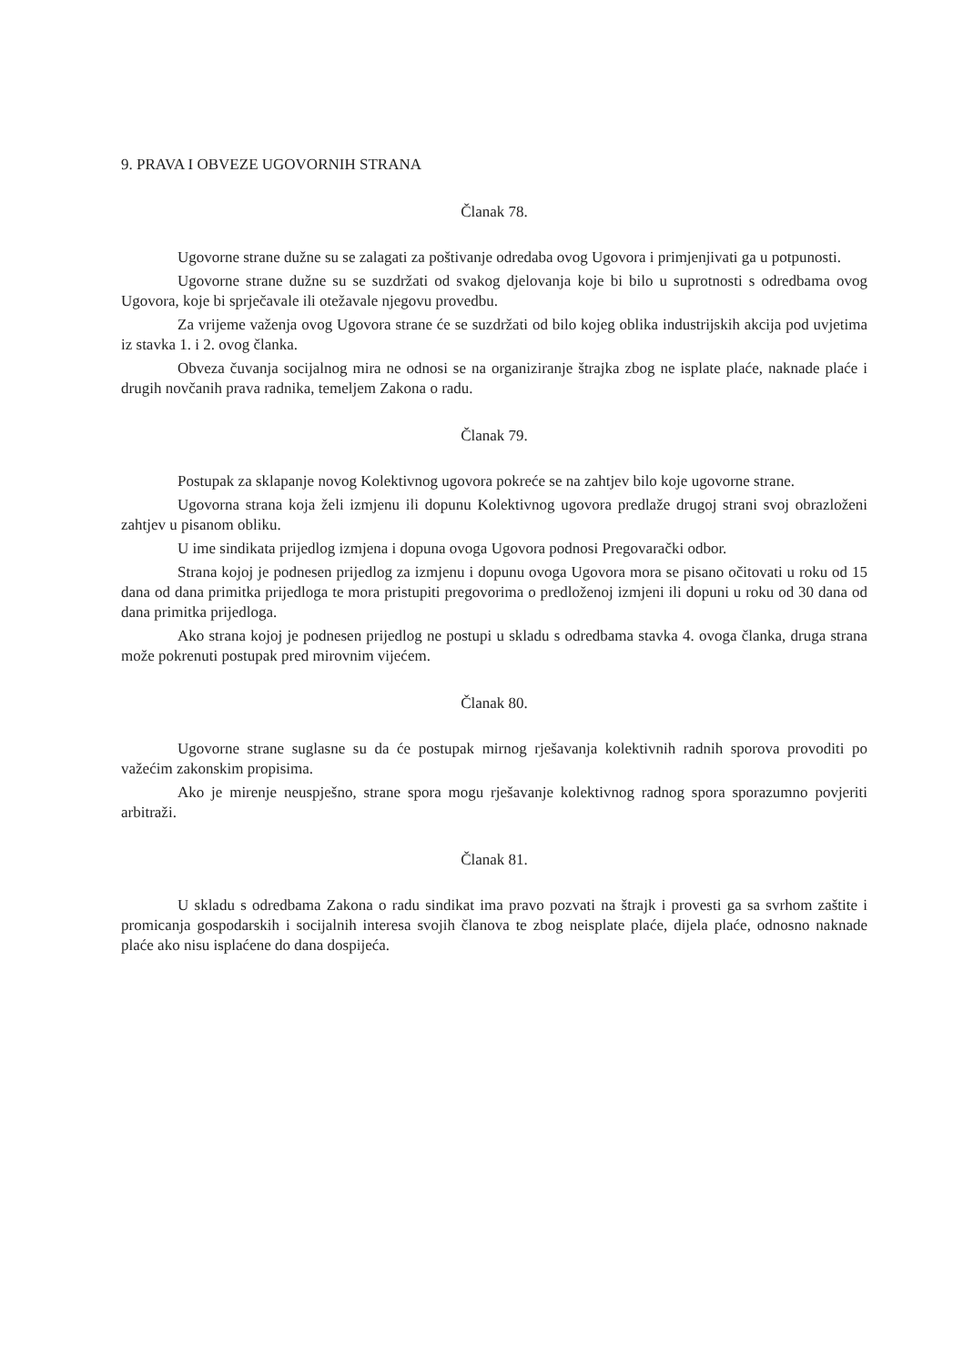9. PRAVA I OBVEZE UGOVORNIH STRANA
Članak 78.
Ugovorne strane dužne su se zalagati za poštivanje odredaba ovog Ugovora i primjenjivati ga u potpunosti.
Ugovorne strane dužne su se suzdržati od svakog djelovanja koje bi bilo u suprotnosti s odredbama ovog Ugovora, koje bi sprječavale ili otežavale njegovu provedbu.
Za vrijeme važenja ovog Ugovora strane će se suzdržati od bilo kojeg oblika industrijskih akcija pod uvjetima iz stavka 1. i 2. ovog članka.
Obveza čuvanja socijalnog mira ne odnosi se na organiziranje štrajka zbog ne isplate plaće, naknade plaće i drugih novčanih prava radnika, temeljem Zakona o radu.
Članak 79.
Postupak za sklapanje novog Kolektivnog ugovora pokreće se na zahtjev bilo koje ugovorne strane.
Ugovorna strana koja želi izmjenu ili dopunu Kolektivnog ugovora predlaže drugoj strani svoj obrazloženi zahtjev u pisanom obliku.
U ime sindikata prijedlog izmjena i dopuna ovoga Ugovora podnosi Pregovarački odbor.
Strana kojoj je podnesen prijedlog za izmjenu i dopunu ovoga Ugovora mora se pisano očitovati u roku od 15 dana od dana primitka prijedloga te mora pristupiti pregovorima o predloženoj izmjeni ili dopuni u roku od 30 dana od dana primitka prijedloga.
Ako strana kojoj je podnesen prijedlog ne postupi u skladu s odredbama stavka 4. ovoga članka, druga strana može pokrenuti postupak pred mirovnim vijećem.
Članak 80.
Ugovorne strane suglasne su da će postupak mirnog rješavanja kolektivnih radnih sporova provoditi po važećim zakonskim propisima.
Ako je mirenje neuspješno, strane spora mogu rješavanje kolektivnog radnog spora sporazumno povjeriti arbitraži.
Članak 81.
U skladu s odredbama Zakona o radu sindikat ima pravo pozvati na štrajk i provesti ga sa svrhom zaštite i promicanja gospodarskih i socijalnih interesa svojih članova te zbog neisplate plaće, dijela plaće, odnosno naknade plaće ako nisu isplaćene do dana dospijeća.